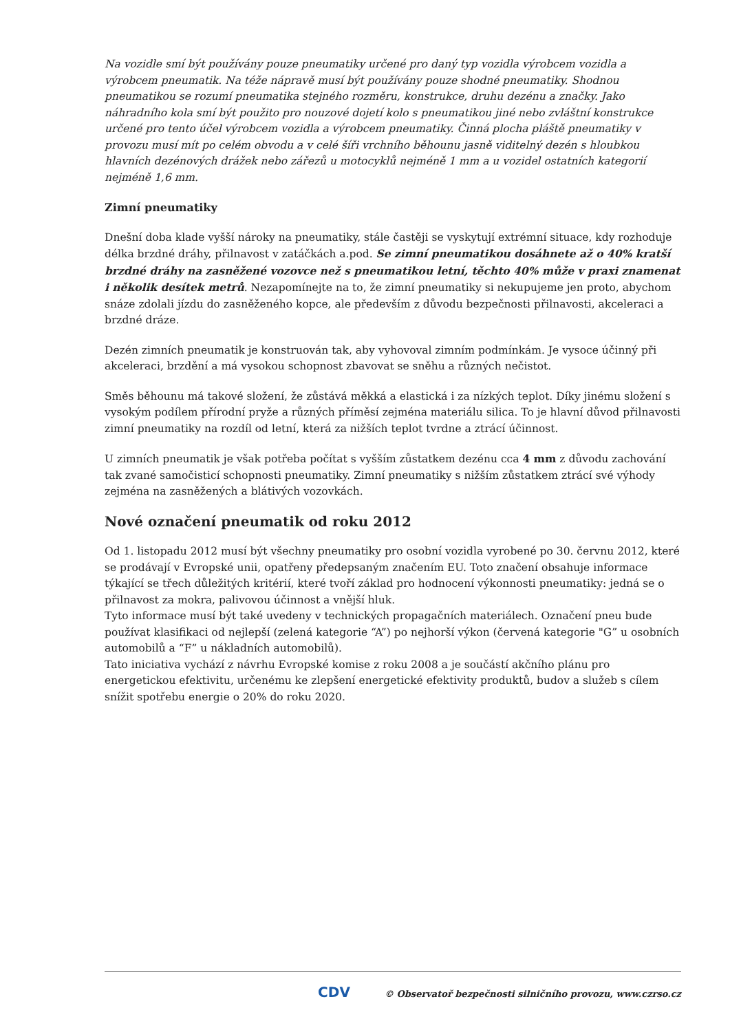Na vozidle smí být používány pouze pneumatiky určené pro daný typ vozidla výrobcem vozidla a výrobcem pneumatik. Na téže nápravě musí být používány pouze shodné pneumatiky. Shodnou pneumatikou se rozumí pneumatika stejného rozměru, konstrukce, druhu dezénu a značky. Jako náhradního kola smí být použito pro nouzové dojetí kolo s pneumatikou jiné nebo zvláštní konstrukce určené pro tento účel výrobcem vozidla a výrobcem pneumatiky. Činná plocha pláště pneumatiky v provozu musí mít po celém obvodu a v celé šíři vrchního běhounu jasně viditelný dezén s hloubkou hlavních dezénových drážek nebo zářezů u motocyklů nejméně 1 mm a u vozidel ostatních kategorií nejméně 1,6 mm.
Zimní pneumatiky
Dnešní doba klade vyšší nároky na pneumatiky, stále častěji se vyskytují extrémní situace, kdy rozhoduje délka brzdné dráhy, přilnavost v zatáčkách a.pod. Se zimní pneumatikou dosáhnete až o 40% kratší brzdné dráhy na zasněžené vozovce než s pneumatikou letní, těchto 40% může v praxi znamenat i několik desítek metrů. Nezapomínejte na to, že zimní pneumatiky si nekupujeme jen proto, abychom snáze zdolali jízdu do zasněženého kopce, ale především z důvodu bezpečnosti přilnavosti, akceleraci a brzdné dráze.
Dezén zimních pneumatik je konstruován tak, aby vyhovoval zimním podmínkám. Je vysoce účinný při akceleraci, brzdění a má vysokou schopnost zbavovat se sněhu a různých nečistot.
Směs běhounu má takové složení, že zůstává měkká a elastická i za nízkých teplot. Díky jinému složení s vysokým podílem přírodní pryže a různých příměsí zejména materiálu silica. To je hlavní důvod přilnavosti zimní pneumatiky na rozdíl od letní, která za nižších teplot tvrdne a ztrácí účinnost.
U zimních pneumatik je však potřeba počítat s vyšším zůstatkem dezénu cca 4 mm z důvodu zachování tak zvané samočisticí schopnosti pneumatiky. Zimní pneumatiky s nižším zůstatkem ztrácí své výhody zejména na zasněžených a blátivých vozovkách.
Nové označení pneumatik od roku 2012
Od 1. listopadu 2012 musí být všechny pneumatiky pro osobní vozidla vyrobené po 30. červnu 2012, které se prodávají v Evropské unii, opatřeny předepsaným značením EU. Toto značení obsahuje informace týkající se třech důležitých kritérií, které tvoří základ pro hodnocení výkonnosti pneumatiky: jedná se o přilnavost za mokra, palivovou účinnost a vnější hluk.
Tyto informace musí být také uvedeny v technických propagačních materiálech. Označení pneu bude používat klasifikaci od nejlepší (zelená kategorie “A”) po nejhorší výkon (červená kategorie "G” u osobních automobilů a “F” u nákladních automobilů).
Tato iniciativa vychází z návrhu Evropské komise z roku 2008 a je součástí akčního plánu pro energetickou efektivitu, určenému ke zlepšení energetické efektivity produktů, budov a služeb s cílem snížit spotřebu energie o 20% do roku 2020.
CDV © Observatoř bezpečnosti silničního provozu, www.czrso.cz